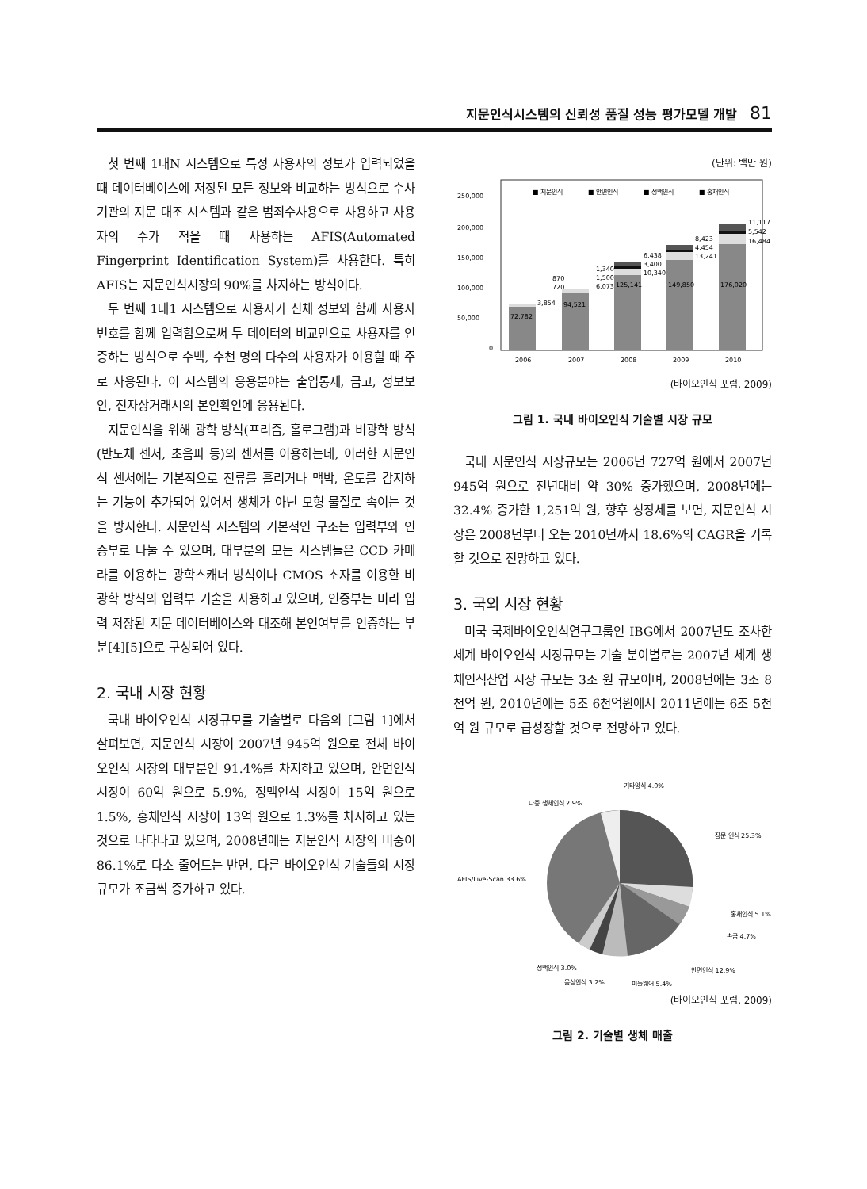지문인식시스템의 신뢰성 품질 성능 평가모델 개발 81
첫 번째 1대N 시스템으로 특정 사용자의 정보가 입력되었을 때 데이터베이스에 저장된 모든 정보와 비교하는 방식으로 수사기관의 지문 대조 시스템과 같은 범죄수사용으로 사용하고 사용자의 수가 적을 때 사용하는 AFIS(Automated Fingerprint Identification System)를 사용한다. 특히 AFIS는 지문인식시장의 90%를 차지하는 방식이다.
두 번째 1대1 시스템으로 사용자가 신체 정보와 함께 사용자 번호를 함께 입력함으로써 두 데이터의 비교만으로 사용자를 인증하는 방식으로 수백, 수천 명의 다수의 사용자가 이용할 때 주로 사용된다. 이 시스템의 응용분야는 출입통제, 금고, 정보보안, 전자상거래시의 본인확인에 응용된다.
지문인식을 위해 광학 방식(프리즘, 홀로그램)과 비광학 방식(반도체 센서, 초음파 등)의 센서를 이용하는데, 이러한 지문인식 센서에는 기본적으로 전류를 흘리거나 맥박, 온도를 감지하는 기능이 추가되어 있어서 생체가 아닌 모형 물질로 속이는 것을 방지한다. 지문인식 시스템의 기본적인 구조는 입력부와 인증부로 나눌 수 있으며, 대부분의 모든 시스템들은 CCD 카메라를 이용하는 광학스캐너 방식이나 CMOS 소자를 이용한 비광학 방식의 입력부 기술을 사용하고 있으며, 인증부는 미리 입력 저장된 지문 데이터베이스와 대조해 본인여부를 인증하는 부분[4][5]으로 구성되어 있다.
2. 국내 시장 현황
국내 바이오인식 시장규모를 기술별로 다음의 [그림 1]에서 살펴보면, 지문인식 시장이 2007년 945억 원으로 전체 바이오인식 시장의 대부분인 91.4%를 차지하고 있으며, 안면인식 시장이 60억 원으로 5.9%, 정맥인식 시장이 15억 원으로 1.5%, 홍채인식 시장이 13억 원으로 1.3%를 차지하고 있는 것으로 나타나고 있으며, 2008년에는 지문인식 시장의 비중이 86.1%로 다소 줄어드는 반면, 다른 바이오인식 기술들의 시장규모가 조금씩 증가하고 있다.
(단위: 백만 원)
250,000
200,000
150,000
100,000
50,000
0
■ 지문인식
■ 안면인식
■ 정맥인식
■ 홍채인식
72,782
94,521
125,141
149,850
176,020
3,854
720
870
6,073
1,500
1,340
10,340
3,400
6,438
13,241
4,454
8,423
16,484
5,542
11,117
2006
2007
2008
2009
2010
(바이오인식 포럼, 2009)
그림 1. 국내 바이오인식 기술별 시장 규모
국내 지문인식 시장규모는 2006년 727억 원에서 2007년 945억 원으로 전년대비 약 30% 증가했으며, 2008년에는 32.4% 증가한 1,251억 원, 향후 성장세를 보면, 지문인식 시장은 2008년부터 오는 2010년까지 18.6%의 CAGR을 기록할 것으로 전망하고 있다.
3. 국외 시장 현황
미국 국제바이오인식연구그룹인 IBG에서 2007년도 조사한 세계 바이오인식 시장규모는 기술 분야별로는 2007년 세계 생체인식산업 시장 규모는 3조 원 규모이며, 2008년에는 3조 8천억 원, 2010년에는 5조 6천억원에서 2011년에는 6조 5천억 원 규모로 급성장할 것으로 전망하고 있다.
기타양식 4.0%
다중 생체인식 2.9%
장문 인식 25.3%
AFIS/Live-Scan 33.6%
홍채인식 5.1%
손금 4.7%
정맥인식 3.0%
안면인식 12.9%
음성인식 3.2%
미들웨어 5.4%
(바이오인식 포럼, 2009)
그림 2. 기술별 생체 매출